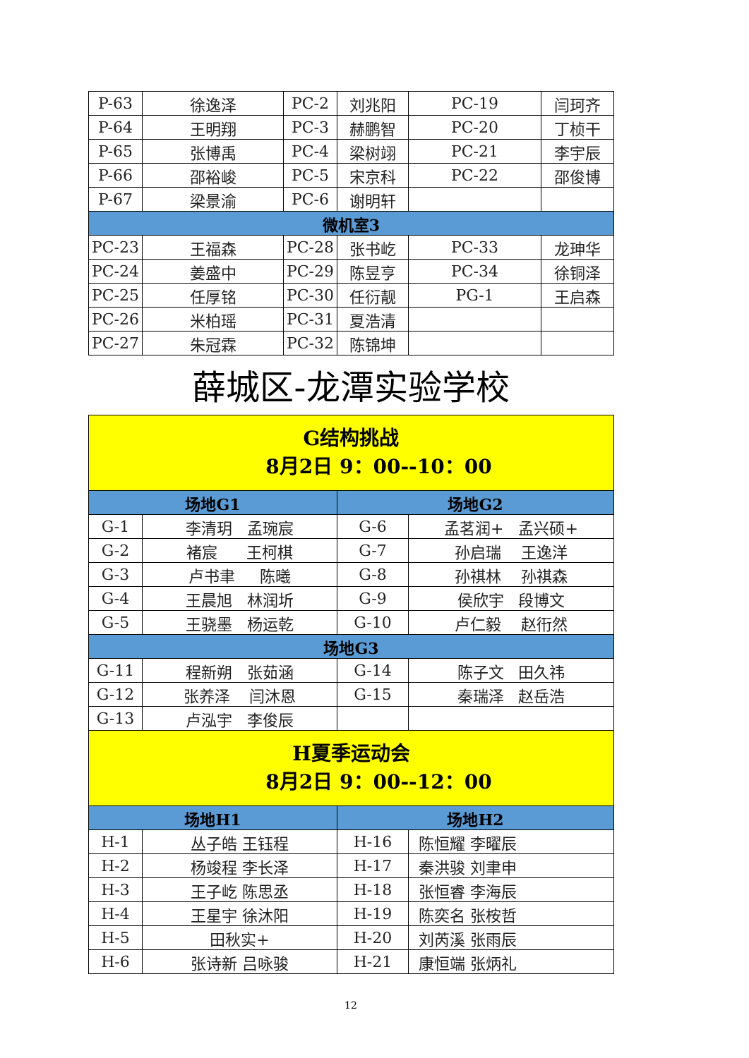| P-63 | 徐逸泽 | PC-2 | 刘兆阳 | PC-19 | 闫珂齐 |
| P-64 | 王明翔 | PC-3 | 赫鹏智 | PC-20 | 丁桢干 |
| P-65 | 张博禹 | PC-4 | 梁树翊 | PC-21 | 李宇辰 |
| P-66 | 邵裕峻 | PC-5 | 宋京科 | PC-22 | 邵俊博 |
| P-67 | 梁景渝 | PC-6 | 谢明轩 | | |
| 微机室3 | | | | | |
| PC-23 | 王福森 | PC-28 | 张书屹 | PC-33 | 龙珅华 |
| PC-24 | 姜盛中 | PC-29 | 陈昱亨 | PC-34 | 徐铜泽 |
| PC-25 | 任厚铭 | PC-30 | 任衍靓 | PG-1 | 王启森 |
| PC-26 | 米柏瑶 | PC-31 | 夏浩清 | | |
| PC-27 | 朱冠霖 | PC-32 | 陈锦坤 | | |
薛城区-龙潭实验学校
| G结构挑战 8月2日 9：00--10：00 | | | |
| 场地G1 | | 场地G2 | |
| G-1 | 李清玥 孟琬宸 | G-6 | 孟茗润+ 孟兴硕+ |
| G-2 | 褚宸 王柯棋 | G-7 | 孙启瑞 王逸洋 |
| G-3 | 卢书聿 陈曦 | G-8 | 孙祺林 孙祺森 |
| G-4 | 王晨旭 林润圻 | G-9 | 侯欣宇 段博文 |
| G-5 | 王骁墨 杨运乾 | G-10 | 卢仁毅 赵衎然 |
| 场地G3 | | | |
| G-11 | 程新朔 张茹涵 | G-14 | 陈子文 田久祎 |
| G-12 | 张养泽 闫沐恩 | G-15 | 秦瑞泽 赵岳浩 |
| G-13 | 卢泓宇 李俊辰 | | |
| H夏季运动会 8月2日 9：00--12：00 | | | |
| 场地H1 | | 场地H2 | |
| H-1 | 丛子皓 王钰程 | H-16 | 陈恒耀 李曜辰 |
| H-2 | 杨竣程 李长泽 | H-17 | 秦洪骏 刘聿申 |
| H-3 | 王子屹 陈思丞 | H-18 | 张恒睿 李海辰 |
| H-4 | 王星宇 徐沐阳 | H-19 | 陈奕名 张桉哲 |
| H-5 | 田秋实+ | H-20 | 刘芮溪 张雨辰 |
| H-6 | 张诗新 吕咏骏 | H-21 | 康恒端 张炳礼 |
12